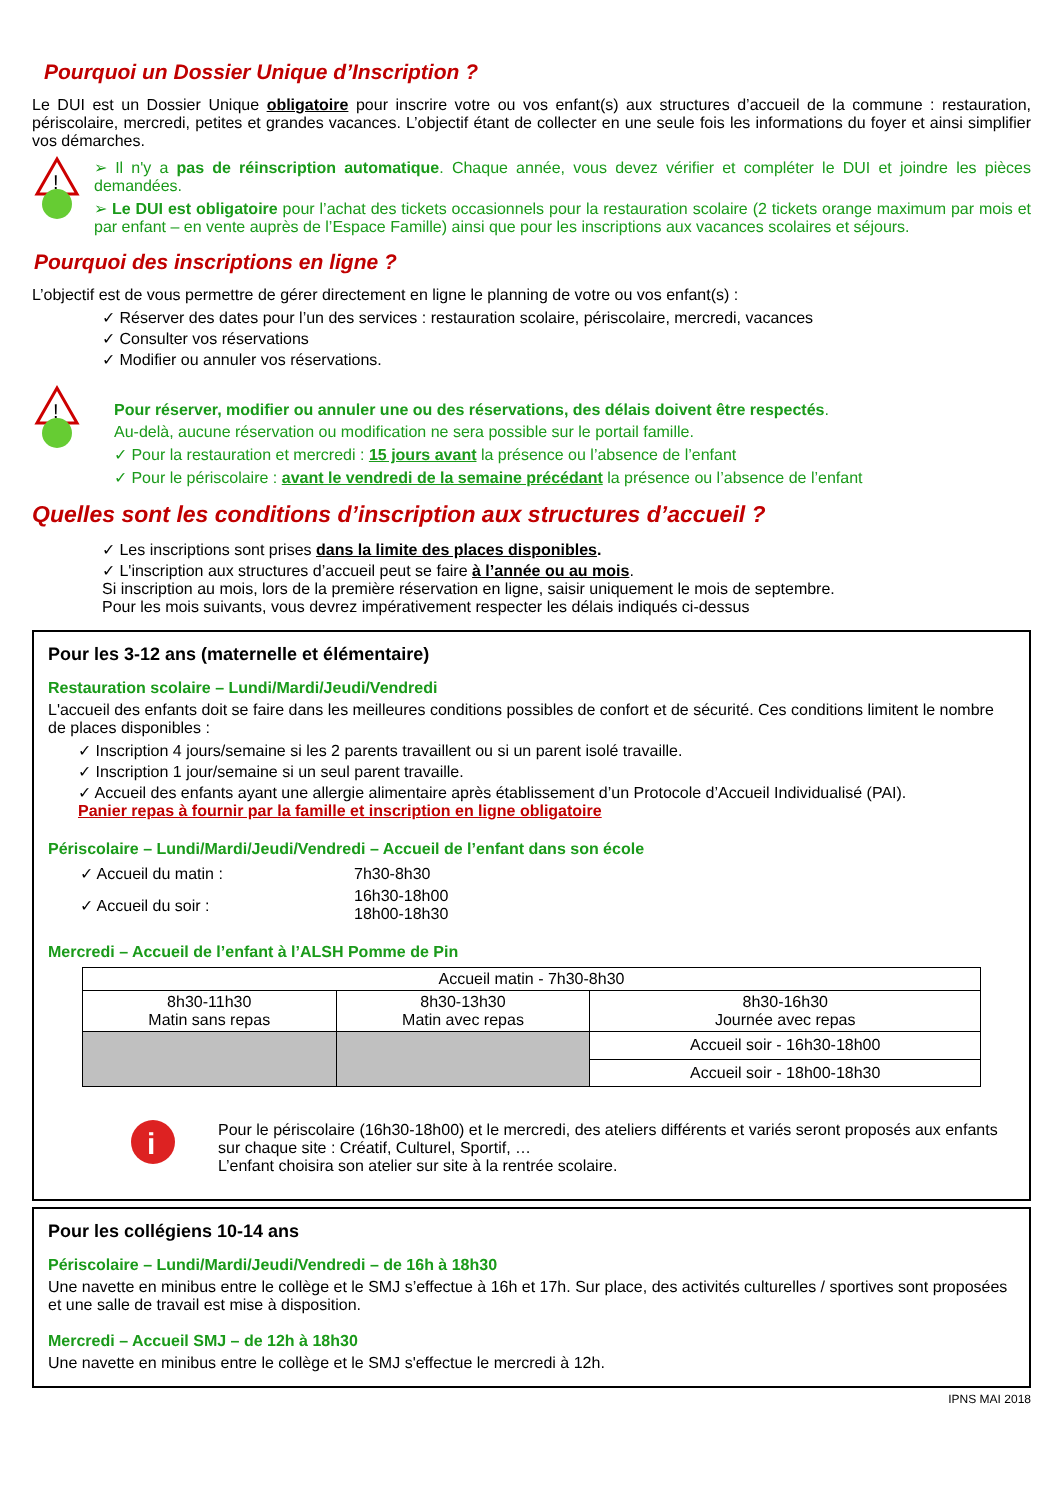Pourquoi un Dossier Unique d’Inscription ?
Le DUI est un Dossier Unique obligatoire pour inscrire votre ou vos enfant(s) aux structures d’accueil de la commune : restauration, périscolaire, mercredi, petites et grandes vacances. L’objectif étant de collecter en une seule fois les informations du foyer et ainsi simplifier vos démarches.
!
➢ Il n'y a pas de réinscription automatique. Chaque année, vous devez vérifier et compléter le DUI et joindre les pièces demandées.
➢ Le DUI est obligatoire pour l’achat des tickets occasionnels pour la restauration scolaire (2 tickets orange maximum par mois et par enfant – en vente auprès de l’Espace Famille) ainsi que pour les inscriptions aux vacances scolaires et séjours.
Pourquoi des inscriptions en ligne ?
L’objectif est de vous permettre de gérer directement en ligne le planning de votre ou vos enfant(s) :
✓ Réserver des dates pour l’un des services : restauration scolaire, périscolaire, mercredi, vacances
✓ Consulter vos réservations
✓ Modifier ou annuler vos réservations.
!
Pour réserver, modifier ou annuler une ou des réservations, des délais doivent être respectés.
Au-delà, aucune réservation ou modification ne sera possible sur le portail famille.
✓ Pour la restauration et mercredi : 15 jours avant la présence ou l’absence de l’enfant
✓ Pour le périscolaire : avant le vendredi de la semaine précédant la présence ou l’absence de l’enfant
Quelles sont les conditions d’inscription aux structures d’accueil ?
✓ Les inscriptions sont prises dans la limite des places disponibles.
✓ L'inscription aux structures d’accueil peut se faire à l’année ou au mois.
Si inscription au mois, lors de la première réservation en ligne, saisir uniquement le mois de septembre.
Pour les mois suivants, vous devrez impérativement respecter les délais indiqués ci-dessus
Pour les 3-12 ans (maternelle et élémentaire)
Restauration scolaire – Lundi/Mardi/Jeudi/Vendredi
L'accueil des enfants doit se faire dans les meilleures conditions possibles de confort et de sécurité. Ces conditions limitent le nombre de places disponibles :
✓ Inscription 4 jours/semaine si les 2 parents travaillent ou si un parent isolé travaille.
✓ Inscription 1 jour/semaine si un seul parent travaille.
✓ Accueil des enfants ayant une allergie alimentaire après établissement d’un Protocole d’Accueil Individualisé (PAI).
Panier repas à fournir par la famille et inscription en ligne obligatoire
Périscolaire – Lundi/Mardi/Jeudi/Vendredi – Accueil de l’enfant dans son école
| ✓ Accueil du matin : | 7h30-8h30 |
| ✓ Accueil du soir : | 16h30-18h00 18h00-18h30 |
Mercredi – Accueil de l’enfant à l’ALSH Pomme de Pin
| Accueil matin - 7h30-8h30 | | |
| 8h30-11h30 Matin sans repas | 8h30-13h30 Matin avec repas | 8h30-16h30 Journée avec repas |
| | | Accueil soir - 16h30-18h00 |
| | | Accueil soir - 18h00-18h30 |
i
Pour le périscolaire (16h30-18h00) et le mercredi, des ateliers différents et variés seront proposés aux enfants sur chaque site : Créatif, Culturel, Sportif, …
L’enfant choisira son atelier sur site à la rentrée scolaire.
Pour les collégiens 10-14 ans
Périscolaire – Lundi/Mardi/Jeudi/Vendredi – de 16h à 18h30
Une navette en minibus entre le collège et le SMJ s’effectue à 16h et 17h. Sur place, des activités culturelles / sportives sont proposées et une salle de travail est mise à disposition.
Mercredi – Accueil SMJ – de 12h à 18h30
Une navette en minibus entre le collège et le SMJ s'effectue le mercredi à 12h.
IPNS MAI 2018